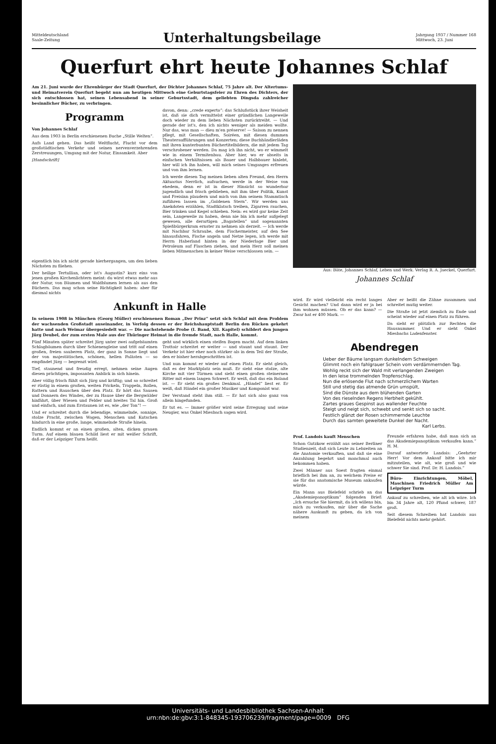Mitteldeutschland
Saale-Zeitung
Unterhaltungsbeilage
Jahrgang 1937 / Nummer 168
Mittwoch, 23. Juni
Querfurt ehrt heute Johannes Schlaf
Am 21. Juni wurde der Ehrenbürger der Stadt Querfurt, der Dichter Johannes Schlaf, 75 Jahre alt. Der Altertums- und Heimatverein Querfurt begeht nun am heutigen Mittwoch eine Geburtstagsfeier zu Ehren des Dichters, der sich entschlossen hat, seinen Lebensabend in seiner Geburtsstadt, dem geliebten Dingsda zahlreicher besinnlicher Bücher, zu verbringen.
Programm
Von Johannes Schlaf
Aus dem 1903 in Berlin erschienenen Buche „Stille Welten“.
Aufs Land gehen. Das heißt Weltflucht, Flucht vor dem großstädtischen Verkehr und seinen nervenverzehrenden Zerstreuungen, Umgang mit der Natur, Einsamkeit. Aber
[Handschrift]
eigentlich bin ich nicht gerade hierhergangen, um den lieben Nächsten zu fliehen.
Der heilige Tertullian, oder ist's Augustin? kurz eins von jenen großen Kirchenlichtern meint: du wirst etwas mehr aus der Natur, von Bäumen und Waldblumen lernen als aus den Büchern. Das mag schon seine Richtigkeit haben: aber für diesmal nichts
davon, denn: „crede experto“: das Schlußstück ihrer Weisheit ist, daß sie dich vermittelst einer gründlichen Langeweile doch wieder zu dem lieben Nächsten zurücktreibt. — Und gerade der ist's, den ich nichts weniger als meiden wollte. Nur das, was man — dieu m'en préserve! — Saison zu nennen pflegt, mit Gesellschaften, Soiréen, mit diesen dummen Theateraufführungen und Konzerten; diese Buchhändlerläden mit ihren kunterbunten Büchertitelbildern, die mit jedem Tag verschrobener werden. Da mag ich ihn nicht, wo er wimmelt wie in einem Termitenbau. Aber hier, wo er abseits in einfachen Verhältnissen als Bauer und Halbbauer hinlebt, hier will ich ihn haben, will mich seines Umganges erfreuen und von ihm lernen.
Ich werde diesen Tag meinen lieben alten Freund, den Herrn Aktuarius Nerrlich, aufsuchen, werde in der Weise von ehedem, denn er ist in dieser Hinsicht so wunderbar jugendlich und frisch geblieben, mit ihm über Politik, Kunst und Freisinn plaudern und mich von ihm seinem Stammtisch zuführen lassen im „Goldenen Stern“. Wir werden uns Anekdoten erzählen, Stadtklatsch treiben, Zigarren rauchen, Bier trinken und Kegel schieben. Nein: es wird gar keine Zeit sein, Langeweile zu haben, denn nie bin ich mehr aufgelegt gewesen, alle derartigen „Bagatellen“ und sogenannten Spießbürgerkram ernster zu nehmen als derzeit. — Ich werde mit Nachbar Schraube, dem Fischermeister, auf den See hinausfahren, Fische angeln und Netze legen, ich werde mit Herrn Haberland hinten in der Niederlage Bier und Petroleum auf Flaschen ziehen, und mein Herz soll meinen lieben Mitmenschen in keiner Weise verschlossen sein. —
Aus: Bäte, Johannes Schlaf, Leben und Werk. Verlag R. A. Jaeckel, Querfurt.
Johannes Schlaf
Ankunft in Halle
In seinem 1908 in München (Georg Müller) erschienenen Roman „Der Prinz“ setzt sich Schlaf mit dem Problem der wachsenden Großstadt auseinander, in Verfolg dessen er der Reichshauptstadt Berlin den Rücken gekehrt hatte und nach Weimar übergesiedelt war. — Die nachstehende Probe (I. Band, XII. Kapitel) schildert den jungen Jürg Deubel, der zum ersten Male aus der Thüringer Heimat in die fremde Stadt, nach Halle, kommt.
Fünf Minuten später schreitet Jürg unter zwei aufgebäumten Schlagbäumen durch über Schienengleise und tritt auf einen großen, freien sauberen Platz, der ganz in Sonne liegt und der von majestätischen, schönen, hellen Palästen — so empfindet Jürg — begrenzt wird.
Tief, staunend und freudig erregt, nehmen seine Augen diesen prächtigen, imposanten Anblick in sich hinein.
Aber völlig frisch fühlt sich Jürg und kräftig; und so schreitet er rüstig in einem großen, weiten Prickeln, Trappeln, Rollen, Rattern und Rauschen über den Platz. Er hört das Sausen und Donnern des Windes, der zu Hause über die Bergwälder hinfährt, über Wiesen und Felder und breites Tal hin. Groß und einfach, und zum Erstaunen ist es, wie „der Ton“! —
Und er schreitet durch die lebendige, wimmelnde, sonnige, stolze Pracht, zwischen Wagen, Menschen und Kutschen hindurch in eine große, lange, wimmelnde Straße hinein.
Endlich kommt er an einen großen, alten, dicken grauen Turm. Auf einem blauen Schild liest er mit weißer Schrift, daß er der Leipziger Turm heißt.
geht und wirklich einen steifen Bogen macht. Auf dem linken Trottoir schreitet er weiter — und staunt und staunt. Der Verkehr ist hier eher noch stärker als in dem Teil der Straße, den er bisher herabgeschritten ist.
Und nun kommt er wieder auf einen Platz. Er sieht gleich, daß es der Marktplatz sein muß. Er sieht eine stolze, alte Kirche mit vier Türmen und sieht einen großen steinernen Ritter mit einem langen Schwert. Er weiß, daß das ein Roland ist. — Er sieht ein großes Denkmal. „Händel“ liest er. Er weiß, daß Händel ein großer Musiker und Komponist war.
Der Verstand steht ihm still. — Er hat sich also ganz von allein hingefunden.
Er tut es. — Immer größer wird seine Erregung und seine Neugier, was Onkel Miesbach sagen wird.
wird. Er wird vielleicht ein recht langes Gesicht machen? Und dann wird er ja bei ihm wohnen müssen. Ob er das kann? — Zwar hat er 400 Mark. —
Aber er beißt die Zähne zusammen und schreitet mutig weiter.
Die Straße ist jetzt ziemlich zu Ende und scheint wieder auf einen Platz zu führen.
Da sieht er plötzlich zur Rechten die Hausnummer. Und er sieht Onkel Miesbachs Ladenfenster.
Abendregen
Ueber der Bäume langsam dunkelndem Schweigen
Glimmt noch ein fahlgrauer Schein vom verdämmernden Tag.
Wohlig reckt sich der Wald mit verlangenden Zweigen
In den leise trommelnden Tropfenschlag.
Nun die erlösende Flut nach schmerzlichem Warten
Still und stetig das atmende Grün umspült,
Sind die Dünste aus dem blühenden Garten
Von des rieselnden Regens Herbheit gekühlt.
Zartes graues Gespinst aus wallender Feuchte
Steigt und neigt sich, schwebt und senkt sich so sacht.
Festlich glänzt der Rosen schimmernde Leuchte
Durch das samten geweitete Dunkel der Nacht.
Karl Lerbs.
Prof. Landois kauft Menschen
Schon Gutzkow erzählt aus seiner Berliner Studienzeit, daß sich Leute zu Lebzeiten an die Anatomie verkauften, und daß sie eine Anzahlung begehrt und manchmal auch bekommen haben.
Zwei Männer aus Soest fragten einmal brieflich bei ihm an, zu welchem Preise er sie für das anatomische Museum ankaufen würde.
Ein Mann aus Bielefeld schrieb an das „Akademiepanoptikum“ folgenden Brief: „Ich ersuche Sie hiermit, da ich willens bin, mich zu verkaufen, mir über die Sache nähere Auskunft zu geben, da ich von meinem
Freunde erfahren habe, daß man sich an das Akademiepanoptikum verkaufen kann.“ H. M.
Darauf antwortete Landois: „Geehrter Herr! Vor dem Ankauf bitte ich mir mitzuteilen, wie alt, wie groß und wie schwer Sie sind. Prof. Dr. H. Landois.“
Büro- Einrichtungen, Möbel, Maschinen Friedrich Müller Am Leipziger Turm
Ankauf zu schreiben, wie alt ich wäre. Ich bin 34 Jahre alt, 120 Pfund schwer, 187 groß.
Seit diesem Schreiben hat Landois aus Bielefeld nichts mehr gehört.
Universitäts- und Landesbibliothek Sachsen-Anhalt
urn:nbn:de:gbv:3:1-848345-193706239/fragment/page=0009 DFG